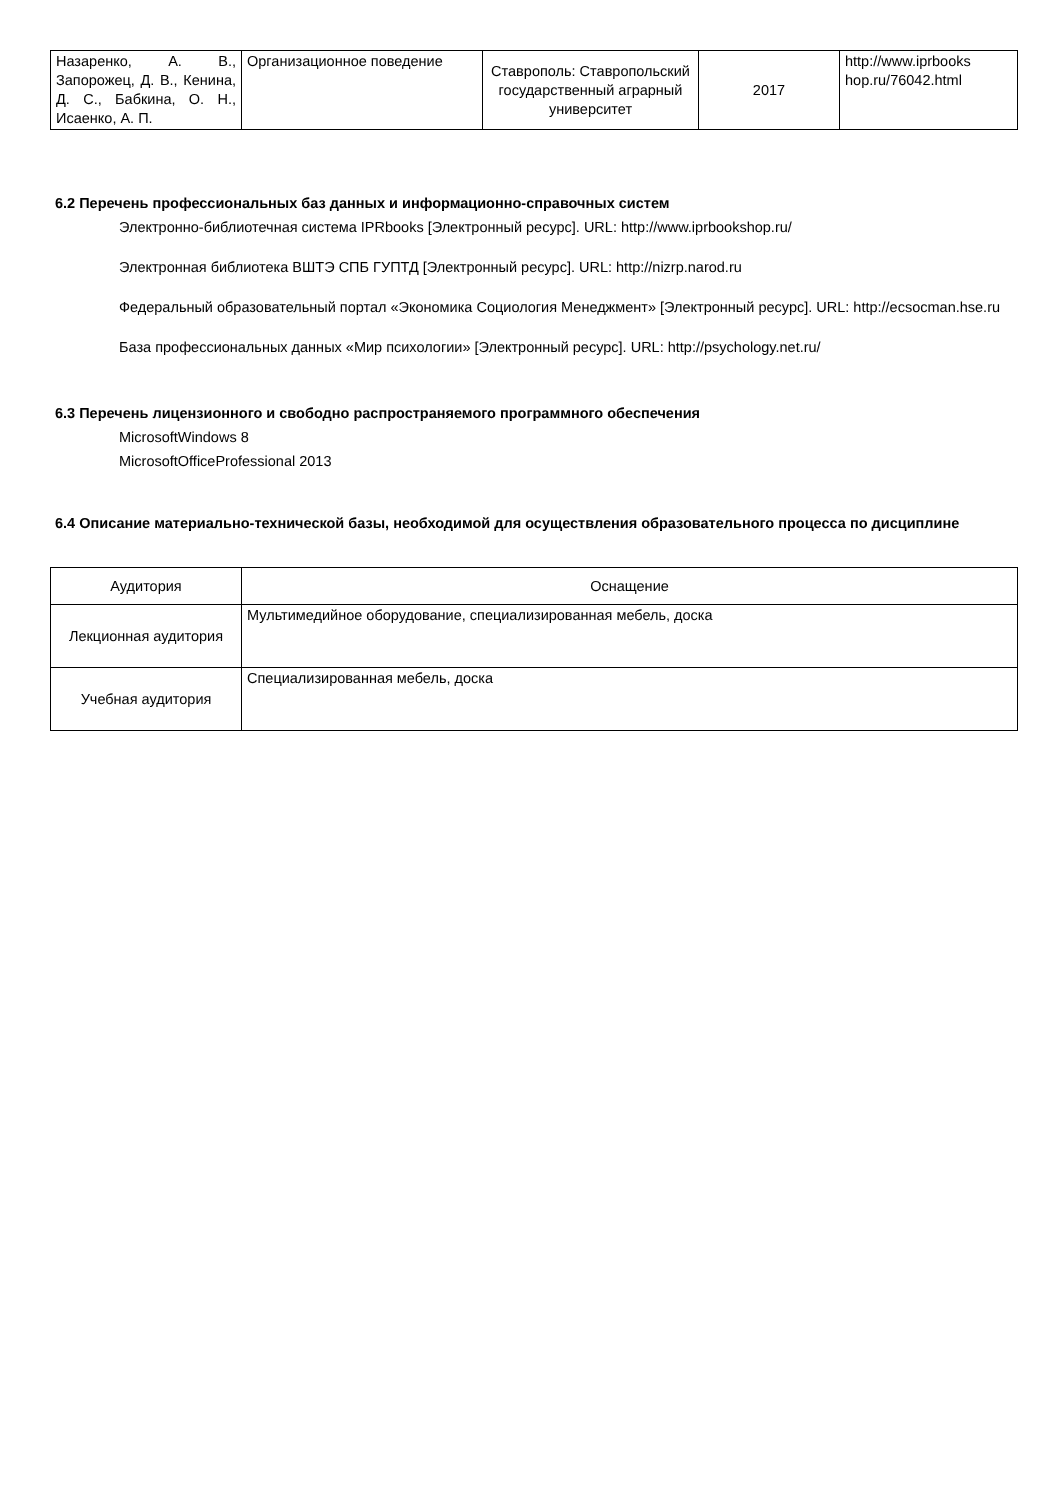| Назаренко, А. В., Запорожец, Д. В., Кенина, Д. С., Бабкина, О. Н., Исаенко, А. П. | Организационное поведение | Ставрополь: Ставропольский государственный аграрный университет | 2017 | http://www.iprbooks hop.ru/76042.html |
6.2 Перечень профессиональных баз данных и информационно-справочных систем
Электронно-библиотечная система IPRbooks [Электронный ресурс]. URL: http://www.iprbookshop.ru/
Электронная библиотека ВШТЭ СПБ ГУПТД [Электронный ресурс]. URL: http://nizrp.narod.ru
Федеральный образовательный портал «Экономика Социология Менеджмент» [Электронный ресурс]. URL: http://ecsocman.hse.ru
База профессиональных данных «Мир психологии» [Электронный ресурс]. URL: http://psychology.net.ru/
6.3 Перечень лицензионного и свободно распространяемого программного обеспечения
MicrosoftWindows 8
MicrosoftOfficeProfessional 2013
6.4 Описание материально-технической базы, необходимой для осуществления образовательного процесса по дисциплине
| Аудитория | Оснащение |
| --- | --- |
| Лекционная аудитория | Мультимедийное оборудование, специализированная мебель, доска |
| Учебная аудитория | Специализированная мебель, доска |